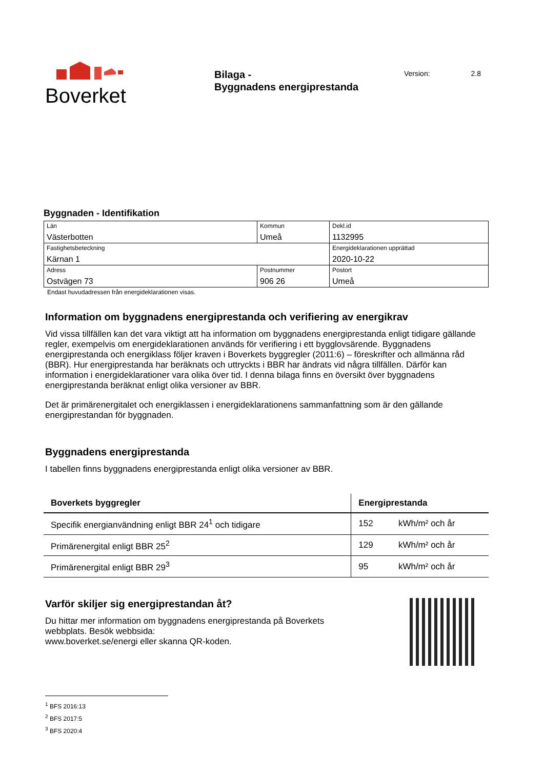Boverket
Bilaga -
Byggnadens energiprestanda
Version: 2.8
Byggnaden - Identifikation
| Län Västerbotten | Kommun Umeå | | Dekl.id 1132995 |
| Fastighetsbeteckning Kärnan 1 | | | Energideklarationen upprättad 2020-10-22 |
| Adress Ostvägen 73 | Postnummer 906 26 | Postort Umeå | |
Endast huvudadressen från energideklarationen visas.
Information om byggnadens energiprestanda och verifiering av energikrav
Vid vissa tillfällen kan det vara viktigt att ha information om byggnadens energiprestanda enligt tidigare gällande regler, exempelvis om energideklarationen används för verifiering i ett bygglovsärende. Byggnadens energiprestanda och energiklass följer kraven i Boverkets byggregler (2011:6) – föreskrifter och allmänna råd (BBR). Hur energiprestanda har beräknats och uttryckts i BBR har ändrats vid några tillfällen. Därför kan information i energideklarationer vara olika över tid. I denna bilaga finns en översikt över byggnadens energiprestanda beräknat enligt olika versioner av BBR.
Det är primärenergitalet och energiklassen i energideklarationens sammanfattning som är den gällande energiprestandan för byggnaden.
Byggnadens energiprestanda
I tabellen finns byggnadens energiprestanda enligt olika versioner av BBR.
| Boverkets byggregler | Energiprestanda | |
| --- | --- | --- |
| Specifik energianvändning enligt BBR 24<sup>1</sup> och tidigare | 152 | kWh/m² och år |
| Primärenergital enligt BBR 25<sup>2</sup> | 129 | kWh/m² och år |
| Primärenergital enligt BBR 29<sup>3</sup> | 95 | kWh/m² och år |
Varför skiljer sig energiprestandan åt?
Du hittar mer information om byggnadens energiprestanda på Boverkets webbplats. Besök webbsida:
www.boverket.se/energi eller skanna QR-koden.
<sup>1</sup> BFS 2016:13
<sup>2</sup> BFS 2017:5
<sup>3</sup> BFS 2020:4